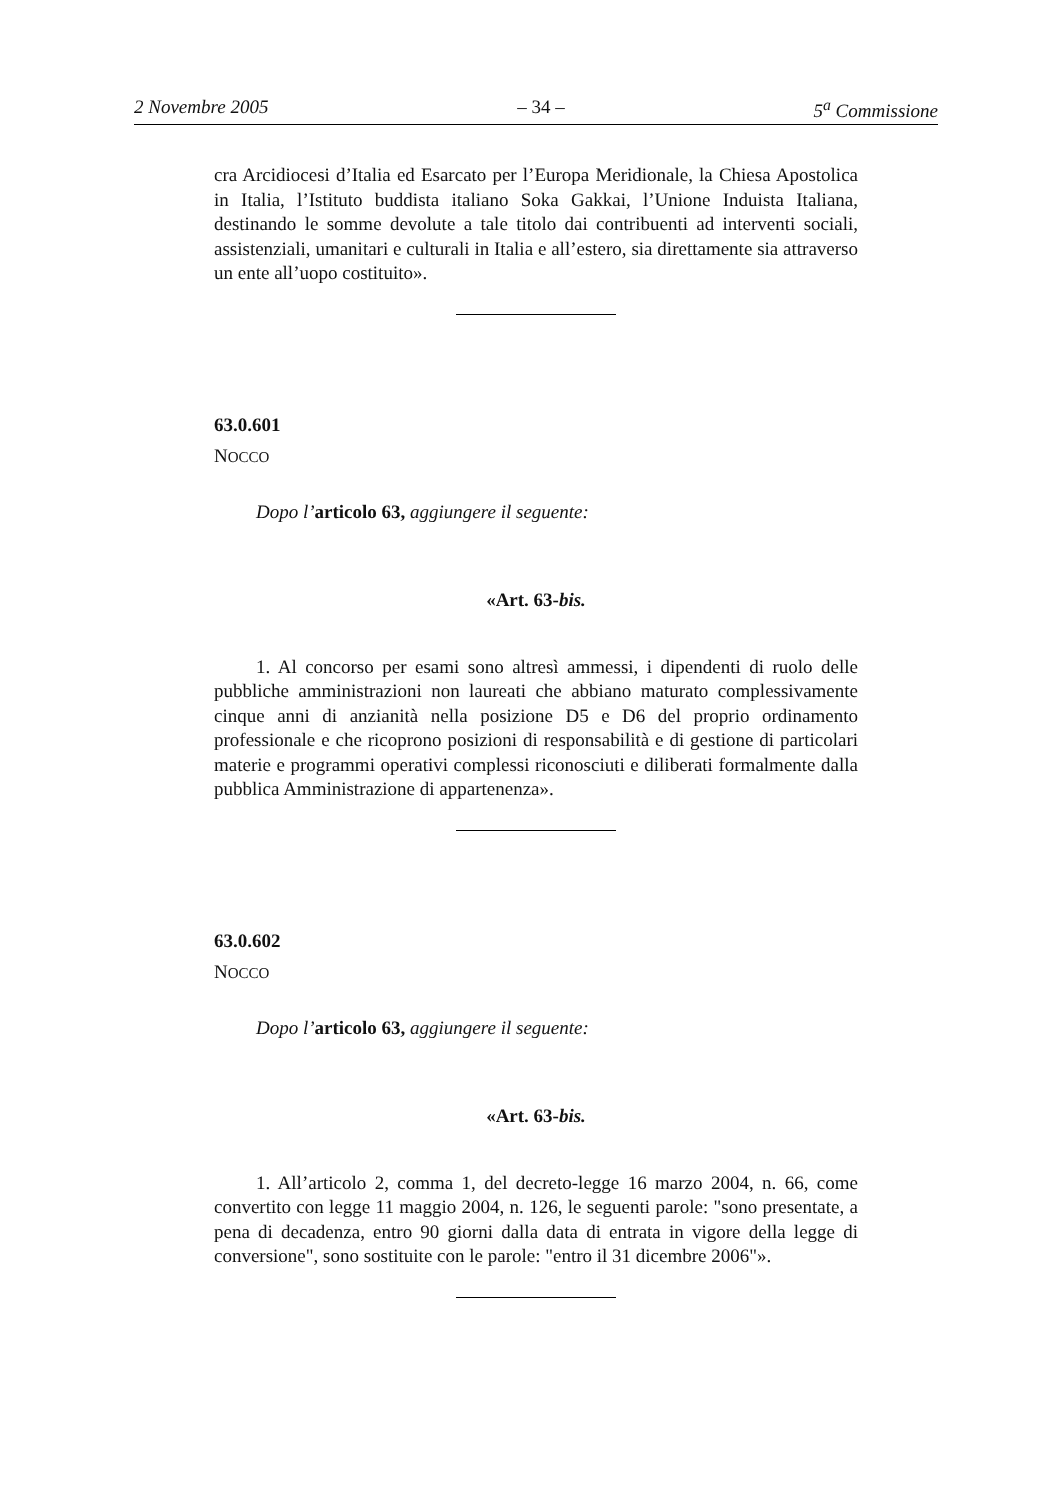2 Novembre 2005 – 34 – 5<sup>a</sup> Commissione
cra Arcidiocesi d’Italia ed Esarcato per l’Europa Meridionale, la Chiesa Apostolica in Italia, l’Istituto buddista italiano Soka Gakkai, l’Unione Induista Italiana, destinando le somme devolute a tale titolo dai contribuenti ad interventi sociali, assistenziali, umanitari e culturali in Italia e all’estero, sia direttamente sia attraverso un ente all’uopo costituito».
63.0.601
NOCCO
Dopo l’articolo 63, aggiungere il seguente:
«Art. 63-bis.
1. Al concorso per esami sono altresì ammessi, i dipendenti di ruolo delle pubbliche amministrazioni non laureati che abbiano maturato complessivamente cinque anni di anzianità nella posizione D5 e D6 del proprio ordinamento professionale e che ricoprono posizioni di responsabilità e di gestione di particolari materie e programmi operativi complessi riconosciuti e diliberati formalmente dalla pubblica Amministrazione di appartenenza».
63.0.602
NOCCO
Dopo l’articolo 63, aggiungere il seguente:
«Art. 63-bis.
1. All’articolo 2, comma 1, del decreto-legge 16 marzo 2004, n. 66, come convertito con legge 11 maggio 2004, n. 126, le seguenti parole: "sono presentate, a pena di decadenza, entro 90 giorni dalla data di entrata in vigore della legge di conversione", sono sostituite con le parole: "entro il 31 dicembre 2006"».